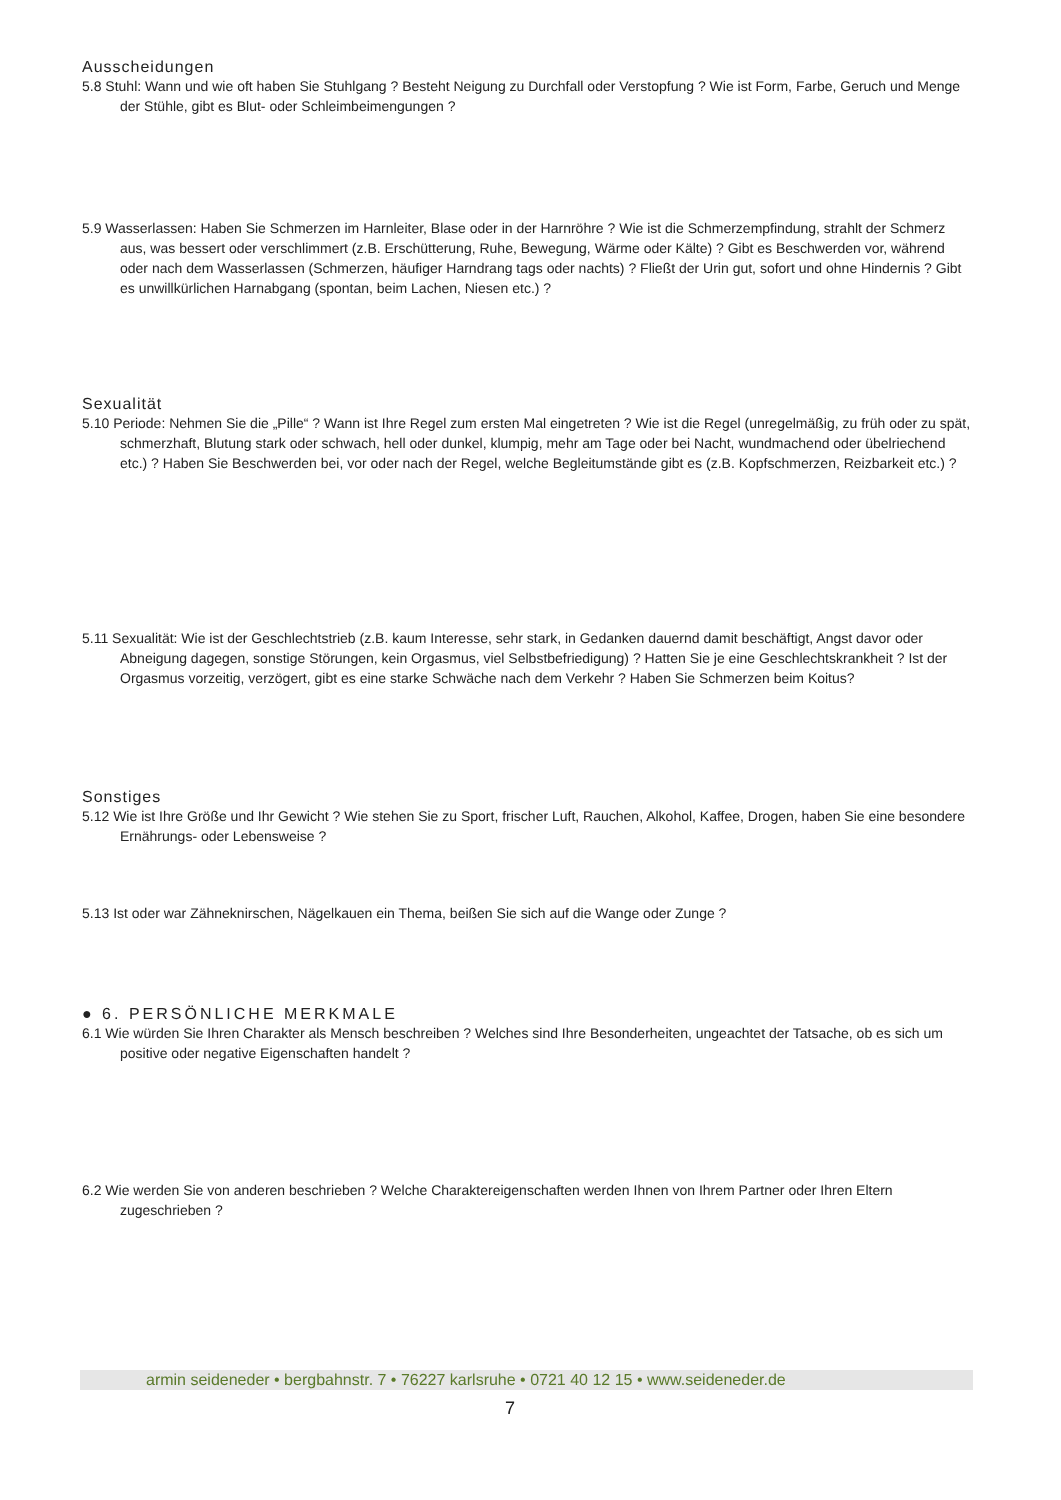Ausscheidungen
5.8 Stuhl: Wann und wie oft haben Sie Stuhlgang ? Besteht Neigung zu Durchfall oder Verstopfung ? Wie ist Form, Farbe, Geruch und Menge der Stühle, gibt es Blut- oder Schleimbeimengungen ?
5.9 Wasserlassen: Haben Sie Schmerzen im Harnleiter, Blase oder in der Harnröhre ? Wie ist die Schmerzempfindung, strahlt der Schmerz aus, was bessert oder verschlimmert (z.B. Erschütterung, Ruhe, Bewegung, Wärme oder Kälte) ? Gibt es Beschwerden vor, während oder nach dem Wasserlassen (Schmerzen, häufiger Harndrang tags oder nachts) ? Fließt der Urin gut, sofort und ohne Hindernis ? Gibt es unwillkürlichen Harnabgang (spontan, beim Lachen, Niesen etc.) ?
Sexualität
5.10 Periode: Nehmen Sie die „Pille“ ? Wann ist Ihre Regel zum ersten Mal eingetreten ? Wie ist die Regel (unregelmäßig, zu früh oder zu spät, schmerzhaft, Blutung stark oder schwach, hell oder dunkel, klumpig, mehr am Tage oder bei Nacht, wundmachend oder übelriechend etc.) ? Haben Sie Beschwerden bei, vor oder nach der Regel, welche Begleitumstände gibt es (z.B. Kopfschmerzen, Reizbarkeit etc.) ?
5.11 Sexualität: Wie ist der Geschlechtstrieb (z.B. kaum Interesse, sehr stark, in Gedanken dauernd damit beschäftigt, Angst davor oder Abneigung dagegen, sonstige Störungen, kein Orgasmus, viel Selbstbefriedigung) ? Hatten Sie je eine Geschlechtskrankheit ? Ist der Orgasmus vorzeitig, verzögert, gibt es eine starke Schwäche nach dem Verkehr ? Haben Sie Schmerzen beim Koitus?
Sonstiges
5.12 Wie ist Ihre Größe und Ihr Gewicht ? Wie stehen Sie zu Sport, frischer Luft, Rauchen, Alkohol, Kaffee, Drogen, haben Sie eine besondere Ernährungs- oder Lebensweise ?
5.13 Ist oder war Zähneknirschen, Nägelkauen ein Thema, beißen Sie sich auf die Wange oder Zunge ?
● 6. PERSÖNLICHE MERKMALE
6.1 Wie würden Sie Ihren Charakter als Mensch beschreiben ? Welches sind Ihre Besonderheiten, ungeachtet der Tatsache, ob es sich um positive oder negative Eigenschaften handelt ?
6.2 Wie werden Sie von anderen beschrieben ? Welche Charaktereigenschaften werden Ihnen von Ihrem Partner oder Ihren Eltern zugeschrieben ?
armin seideneder • bergbahnstr. 7 • 76227 karlsruhe • 0721 40 12 15 • www.seideneder.de
7